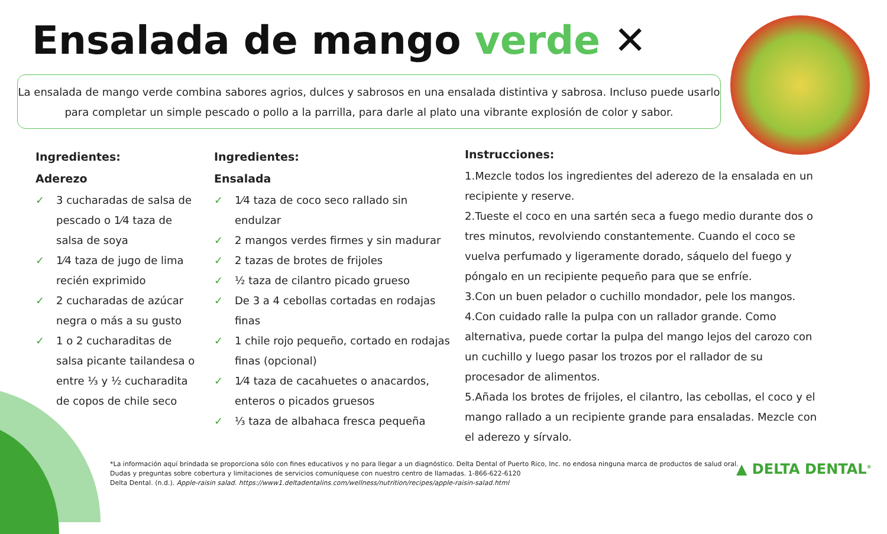Ensalada de mango verde ✕
La ensalada de mango verde combina sabores agrios, dulces y sabrosos en una ensalada distintiva y sabrosa. Incluso puede usarlo para completar un simple pescado o pollo a la parrilla, para darle al plato una vibrante explosión de color y sabor.
Ingredientes:
Aderezo
✓ 3 cucharadas de salsa de pescado o 1⁄4 taza de salsa de soya
✓ 1⁄4 taza de jugo de lima recién exprimido
✓ 2 cucharadas de azúcar negra o más a su gusto
✓ 1 o 2 cucharaditas de salsa picante tailandesa o entre ⅓ y ½ cucharadita de copos de chile seco
Ingredientes:
Ensalada
✓ 1⁄4 taza de coco seco rallado sin endulzar
✓ 2 mangos verdes firmes y sin madurar
✓ 2 tazas de brotes de frijoles
✓ ½ taza de cilantro picado grueso
✓ De 3 a 4 cebollas cortadas en rodajas finas
✓ 1 chile rojo pequeño, cortado en rodajas finas (opcional)
✓ 1⁄4 taza de cacahuetes o anacardos, enteros o picados gruesos
✓ ⅓ taza de albahaca fresca pequeña
Instrucciones:
1.Mezcle todos los ingredientes del aderezo de la ensalada en un recipiente y reserve.
2.Tueste el coco en una sartén seca a fuego medio durante dos o tres minutos, revolviendo constantemente. Cuando el coco se vuelva perfumado y ligeramente dorado, sáquelo del fuego y póngalo en un recipiente pequeño para que se enfríe.
3.Con un buen pelador o cuchillo mondador, pele los mangos.
4.Con cuidado ralle la pulpa con un rallador grande. Como alternativa, puede cortar la pulpa del mango lejos del carozo con un cuchillo y luego pasar los trozos por el rallador de su procesador de alimentos.
5.Añada los brotes de frijoles, el cilantro, las cebollas, el coco y el mango rallado a un recipiente grande para ensaladas. Mezcle con el aderezo y sírvalo.
*La información aquí brindada se proporciona sólo con fines educativos y no para llegar a un diagnóstico. Delta Dental of Puerto Rico, Inc. no endosa ninguna marca de productos de salud oral.
Dudas y preguntas sobre cobertura y limitaciones de servicios comuníquese con nuestro centro de llamadas. 1-866-622-6120
Delta Dental. (n.d.). Apple-raisin salad. https://www1.deltadentalins.com/wellness/nutrition/recipes/apple-raisin-salad.html
▲ DELTA DENTAL<sup>®</sup>